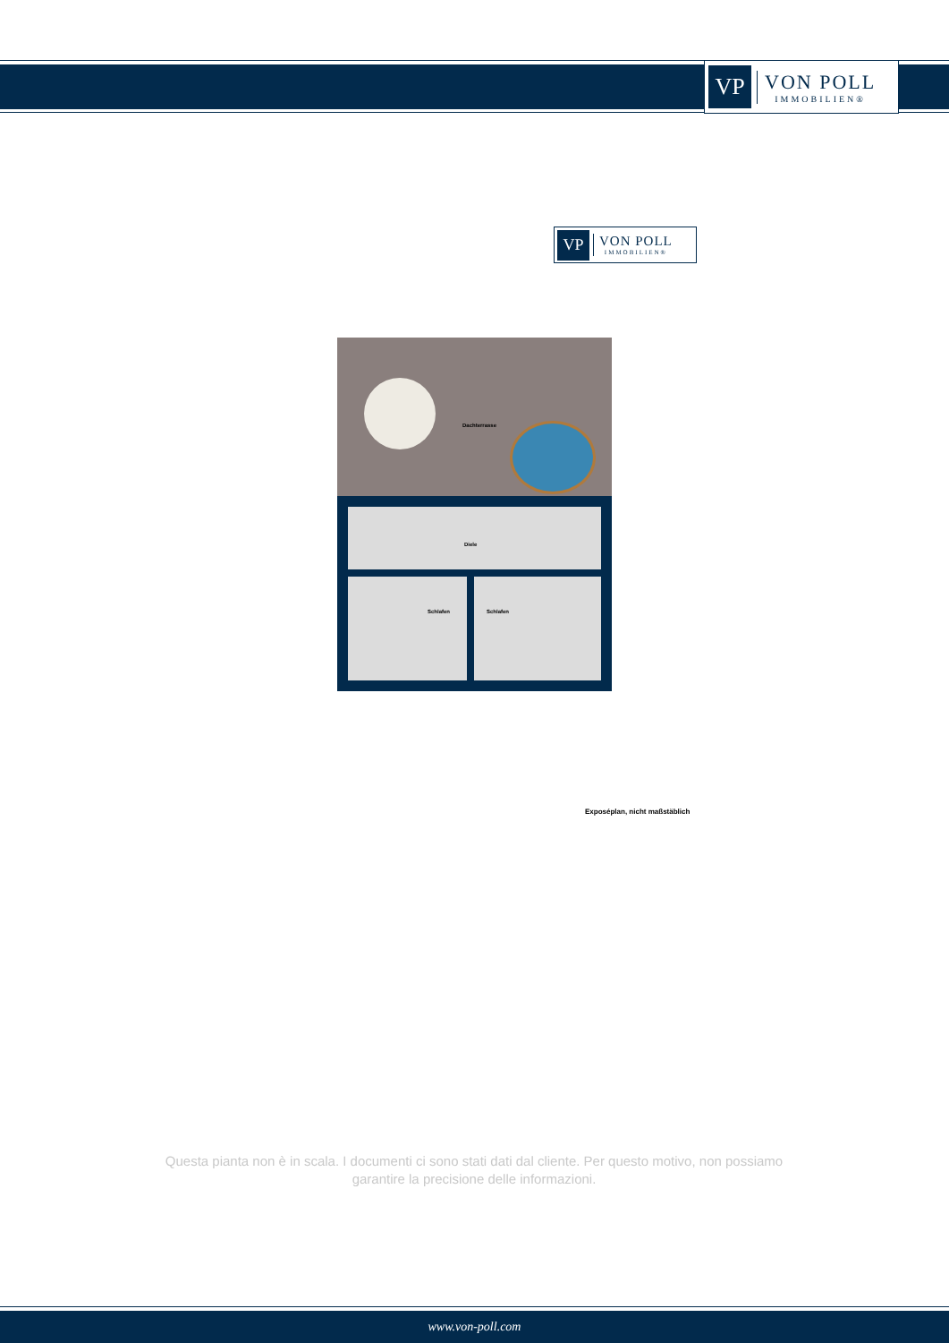VP
VON POLL
IMMOBILIEN®
VP
VON POLL
IMMOBILIEN®
Dachterrasse
Diele
Schlafen Schlafen
Exposéplan, nicht maßstäblich
Questa pianta non è in scala. I documenti ci sono stati dati dal cliente. Per questo motivo, non possiamo garantire la precisione delle informazioni.
www.von-poll.com